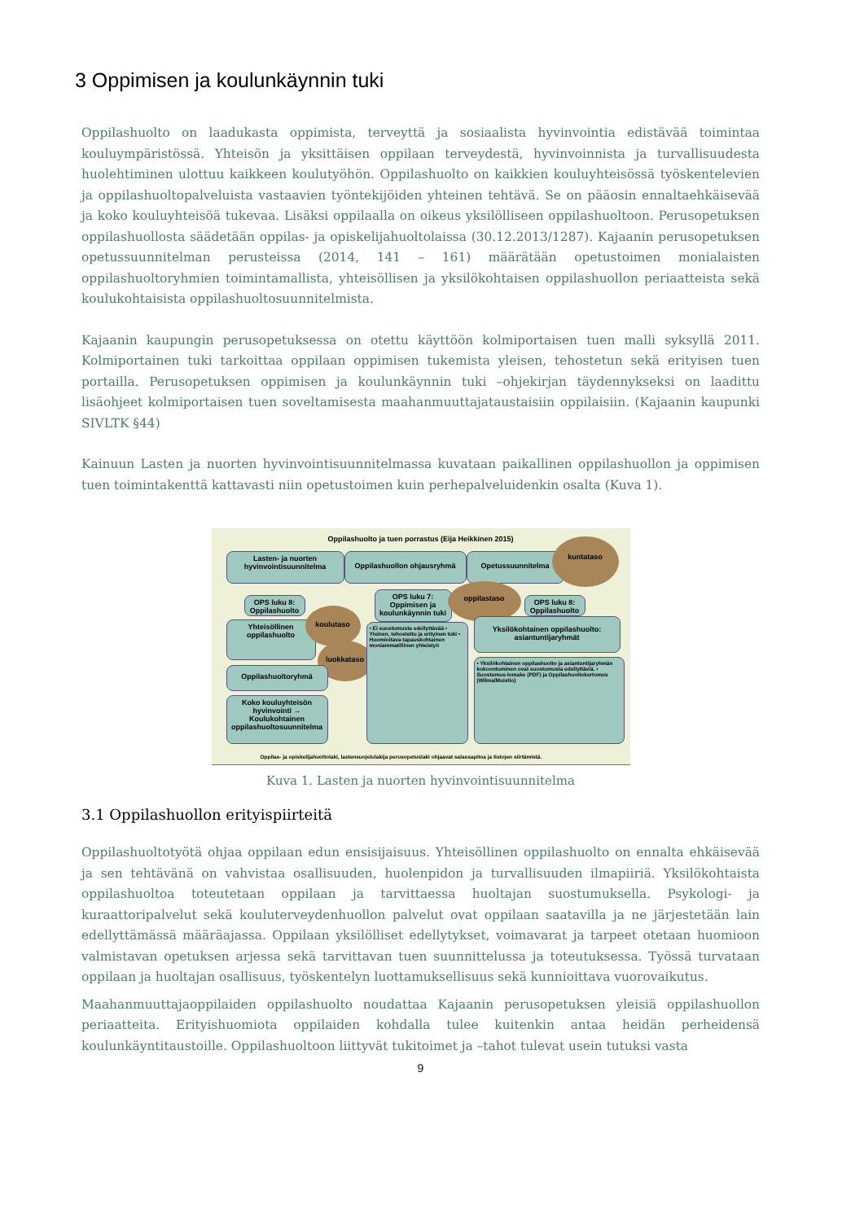3 Oppimisen ja koulunkäynnin tuki
Oppilashuolto on laadukasta oppimista, terveyttä ja sosiaalista hyvinvointia edistävää toimintaa kouluympäristössä. Yhteisön ja yksittäisen oppilaan terveydestä, hyvinvoinnista ja turvallisuudesta huolehtiminen ulottuu kaikkeen koulutyöhön. Oppilashuolto on kaikkien kouluyhteisössä työskentelevien ja oppilashuoltopalveluista vastaavien työntekijöiden yhteinen tehtävä. Se on pääosin ennaltaehkäisevää ja koko kouluyhteisöä tukevaa. Lisäksi oppilaalla on oikeus yksilölliseen oppilashuoltoon. Perusopetuksen oppilashuollosta säädetään oppilas- ja opiskelijahuoltolaissa (30.12.2013/1287). Kajaanin perusopetuksen opetussuunnitelman perusteissa (2014, 141 – 161) määrätään opetustoimen monialaisten oppilashuoltoryhmien toimintamallista, yhteisöllisen ja yksilökohtaisen oppilashuollon periaatteista sekä koulukohtaisista oppilashuoltosuunnitelmista.
Kajaanin kaupungin perusopetuksessa on otettu käyttöön kolmiportaisen tuen malli syksyllä 2011. Kolmiportainen tuki tarkoittaa oppilaan oppimisen tukemista yleisen, tehostetun sekä erityisen tuen portailla. Perusopetuksen oppimisen ja koulunkäynnin tuki –ohjekirjan täydennykseksi on laadittu lisäohjeet kolmiportaisen tuen soveltamisesta maahanmuuttajataustaisiin oppilaisiin. (Kajaanin kaupunki SIVLTK §44)
Kainuun Lasten ja nuorten hyvinvointisuunnitelmassa kuvataan paikallinen oppilashuollon ja oppimisen tuen toimintakenttä kattavasti niin opetustoimen kuin perhepalveluidenkin osalta (Kuva 1).
Oppilashuolto ja tuen porrastus (Eija Heikkinen 2015)
Lasten- ja nuorten hyvinvointisuunnitelma
Oppilashuollon ohjausryhmä Opetussuunnitelma
kuntataso
OPS luku 8: Oppilashuolto
Yhteisöllinen oppilashuolto
koulutaso
luokkataso
Oppilashuoltoryhmä
Koko kouluyhteisön hyvinvointi → Koulukohtainen oppilashuoltosuunnitelma
OPS luku 7: Oppimisen ja koulunkäynnin tuki
oppilastaso
OPS luku 8: Oppilashuolto
• Ei suostumusta edellyttävää • Yleinen, tehostettu ja erityinen tuki • Huomioitava tapauskohtainen moniammatillinen yhteistyö
Yksilökohtainen oppilashuolto: asiantuntijaryhmät
• Yksilökohtainen oppilashuolto ja asiantuntijaryhmän kokoontuminen ovat suostumusta edellyttäviä. • Suostumus-lomake (PDF) ja Oppilashuoltokertomus (Wilma/Muistio)
Oppilas- ja opiskelijahuoltolaki, lastensuojelulakija perusopetuslaki ohjaavat salassapitoa ja tietojen siirtämistä.
Kuva 1. Lasten ja nuorten hyvinvointisuunnitelma
3.1 Oppilashuollon erityispiirteitä
Oppilashuoltotyötä ohjaa oppilaan edun ensisijaisuus. Yhteisöllinen oppilashuolto on ennalta ehkäisevää ja sen tehtävänä on vahvistaa osallisuuden, huolenpidon ja turvallisuuden ilmapiiriä. Yksilökohtaista oppilashuoltoa toteutetaan oppilaan ja tarvittaessa huoltajan suostumuksella. Psykologi- ja kuraattoripalvelut sekä kouluterveydenhuollon palvelut ovat oppilaan saatavilla ja ne järjestetään lain edellyttämässä määräajassa. Oppilaan yksilölliset edellytykset, voimavarat ja tarpeet otetaan huomioon valmistavan opetuksen arjessa sekä tarvittavan tuen suunnittelussa ja toteutuksessa. Työssä turvataan oppilaan ja huoltajan osallisuus, työskentelyn luottamuksellisuus sekä kunnioittava vuorovaikutus.
Maahanmuuttajaoppilaiden oppilashuolto noudattaa Kajaanin perusopetuksen yleisiä oppilashuollon periaatteita. Erityishuomiota oppilaiden kohdalla tulee kuitenkin antaa heidän perheidensä koulunkäyntitaustoille. Oppilashuoltoon liittyvät tukitoimet ja –tahot tulevat usein tutuksi vasta
9